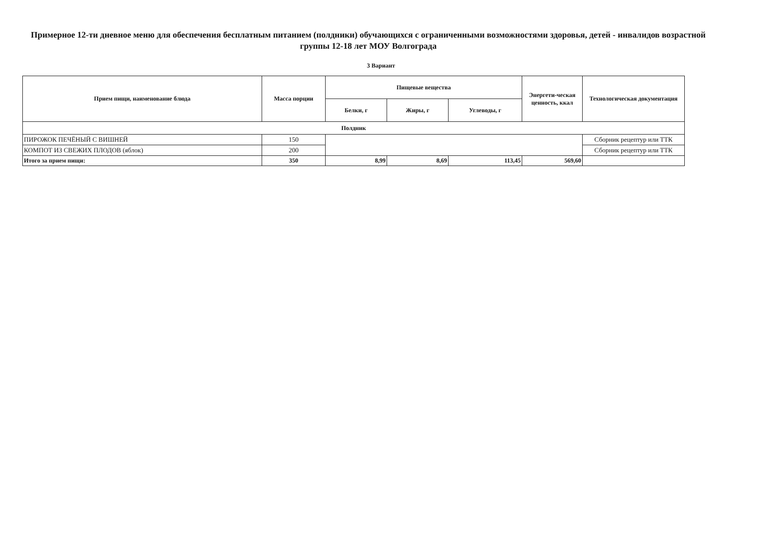Примерное 12-ти дневное меню для обеспечения бесплатным питанием (полдники) обучающихся с ограниченными возможностями здоровья, детей - инвалидов возрастной группы 12-18 лет МОУ Волгограда
3 Вариант
| Прием пищи, наименование блюда | Масса порции | Пищевые вещества | | | Энергети-ческая ценность, ккал | Технологическая документация |
| --- | --- | --- | --- | --- | --- | --- |
| | | Белки, г | Жиры, г | Углеводы, г | | |
| Полдник | | | | | | |
| ПИРОЖОК ПЕЧЁНЫЙ С ВИШНЕЙ | 150 | | | | | Сборник рецептур или ТТК |
| КОМПОТ ИЗ СВЕЖИХ ПЛОДОВ (яблок) | 200 | | | | | Сборник рецептур или ТТК |
| Итого за прием пищи: | 350 | 8,99 | 8,69 | 113,45 | 569,60 | |